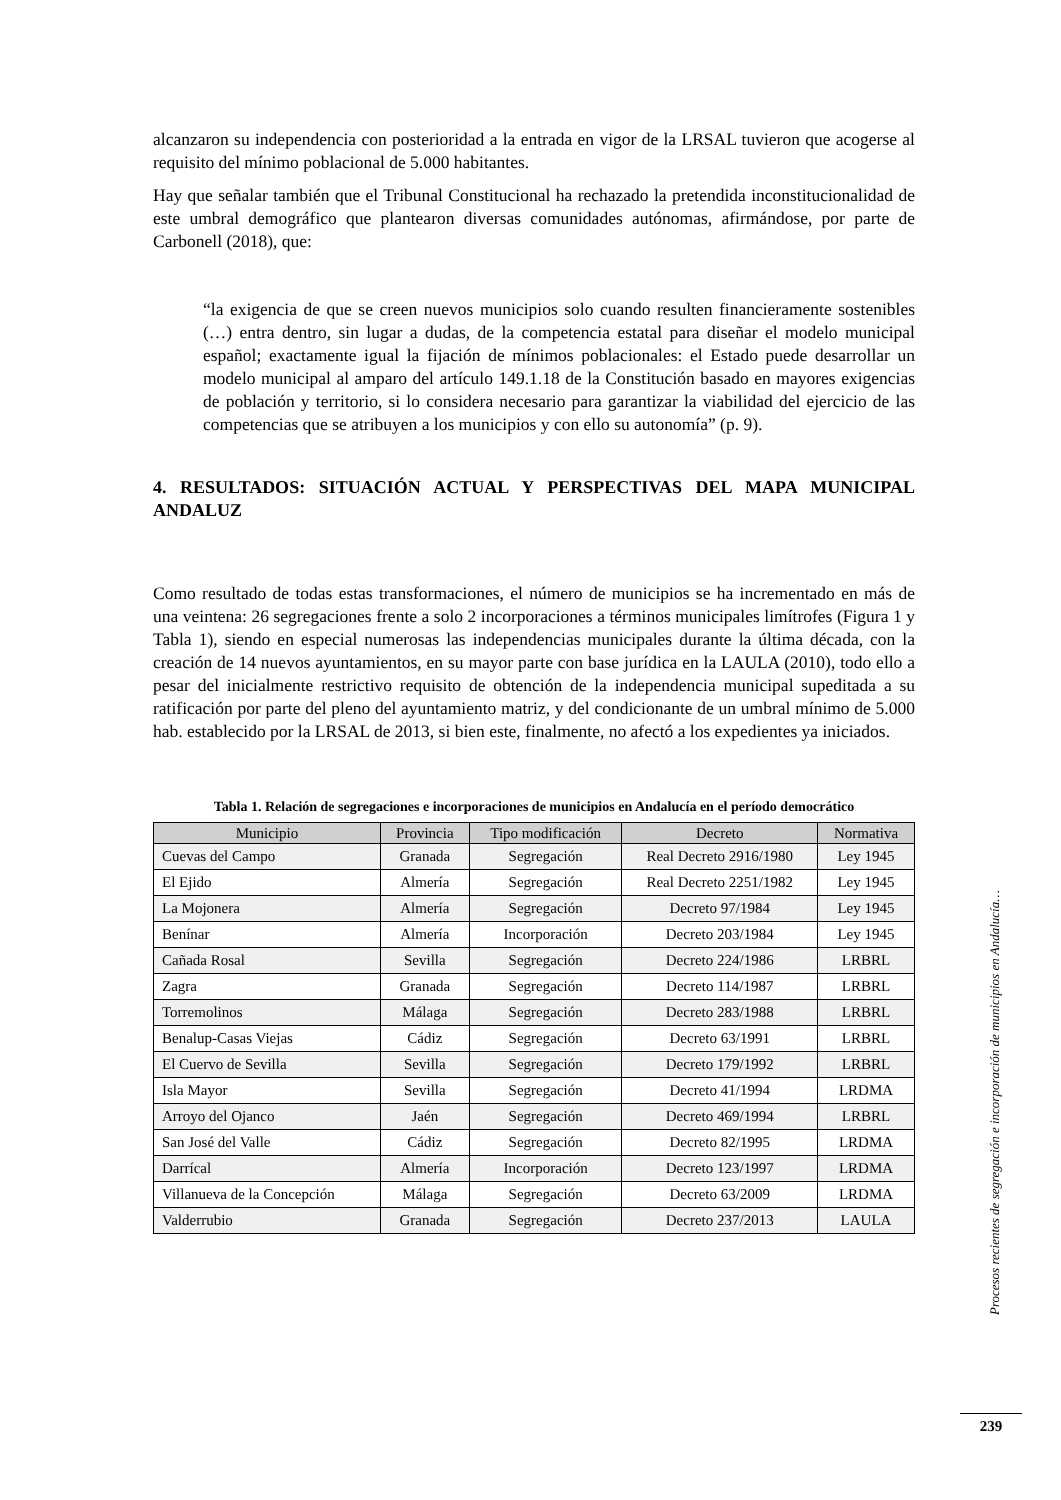alcanzaron su independencia con posterioridad a la entrada en vigor de la LRSAL tuvieron que acogerse al requisito del mínimo poblacional de 5.000 habitantes.
Hay que señalar también que el Tribunal Constitucional ha rechazado la pretendida inconstitucionalidad de este umbral demográfico que plantearon diversas comunidades autónomas, afirmándose, por parte de Carbonell (2018), que:
“la exigencia de que se creen nuevos municipios solo cuando resulten financieramente sostenibles (…) entra dentro, sin lugar a dudas, de la competencia estatal para diseñar el modelo municipal español; exactamente igual la fijación de mínimos poblacionales: el Estado puede desarrollar un modelo municipal al amparo del artículo 149.1.18 de la Constitución basado en mayores exigencias de población y territorio, si lo considera necesario para garantizar la viabilidad del ejercicio de las competencias que se atribuyen a los municipios y con ello su autonomía” (p. 9).
4. RESULTADOS: SITUACIÓN ACTUAL Y PERSPECTIVAS DEL MAPA MUNICIPAL ANDALUZ
Como resultado de todas estas transformaciones, el número de municipios se ha incrementado en más de una veintena: 26 segregaciones frente a solo 2 incorporaciones a términos municipales limítrofes (Figura 1 y Tabla 1), siendo en especial numerosas las independencias municipales durante la última década, con la creación de 14 nuevos ayuntamientos, en su mayor parte con base jurídica en la LAULA (2010), todo ello a pesar del inicialmente restrictivo requisito de obtención de la independencia municipal supeditada a su ratificación por parte del pleno del ayuntamiento matriz, y del condicionante de un umbral mínimo de 5.000 hab. establecido por la LRSAL de 2013, si bien este, finalmente, no afectó a los expedientes ya iniciados.
Tabla 1. Relación de segregaciones e incorporaciones de municipios en Andalucía en el período democrático
| Municipio | Provincia | Tipo modificación | Decreto | Normativa |
| --- | --- | --- | --- | --- |
| Cuevas del Campo | Granada | Segregación | Real Decreto 2916/1980 | Ley 1945 |
| El Ejido | Almería | Segregación | Real Decreto 2251/1982 | Ley 1945 |
| La Mojonera | Almería | Segregación | Decreto 97/1984 | Ley 1945 |
| Benínar | Almería | Incorporación | Decreto 203/1984 | Ley 1945 |
| Cañada Rosal | Sevilla | Segregación | Decreto 224/1986 | LRBRL |
| Zagra | Granada | Segregación | Decreto 114/1987 | LRBRL |
| Torremolinos | Málaga | Segregación | Decreto 283/1988 | LRBRL |
| Benalup-Casas Viejas | Cádiz | Segregación | Decreto 63/1991 | LRBRL |
| El Cuervo de Sevilla | Sevilla | Segregación | Decreto 179/1992 | LRBRL |
| Isla Mayor | Sevilla | Segregación | Decreto 41/1994 | LRDMA |
| Arroyo del Ojanco | Jaén | Segregación | Decreto 469/1994 | LRBRL |
| San José del Valle | Cádiz | Segregación | Decreto 82/1995 | LRDMA |
| Darrícal | Almería | Incorporación | Decreto 123/1997 | LRDMA |
| Villanueva de la Concepción | Málaga | Segregación | Decreto 63/2009 | LRDMA |
| Valderrubio | Granada | Segregación | Decreto 237/2013 | LAULA |
Procesos recientes de segregación e incorporación de municipios en Andalucía…
239